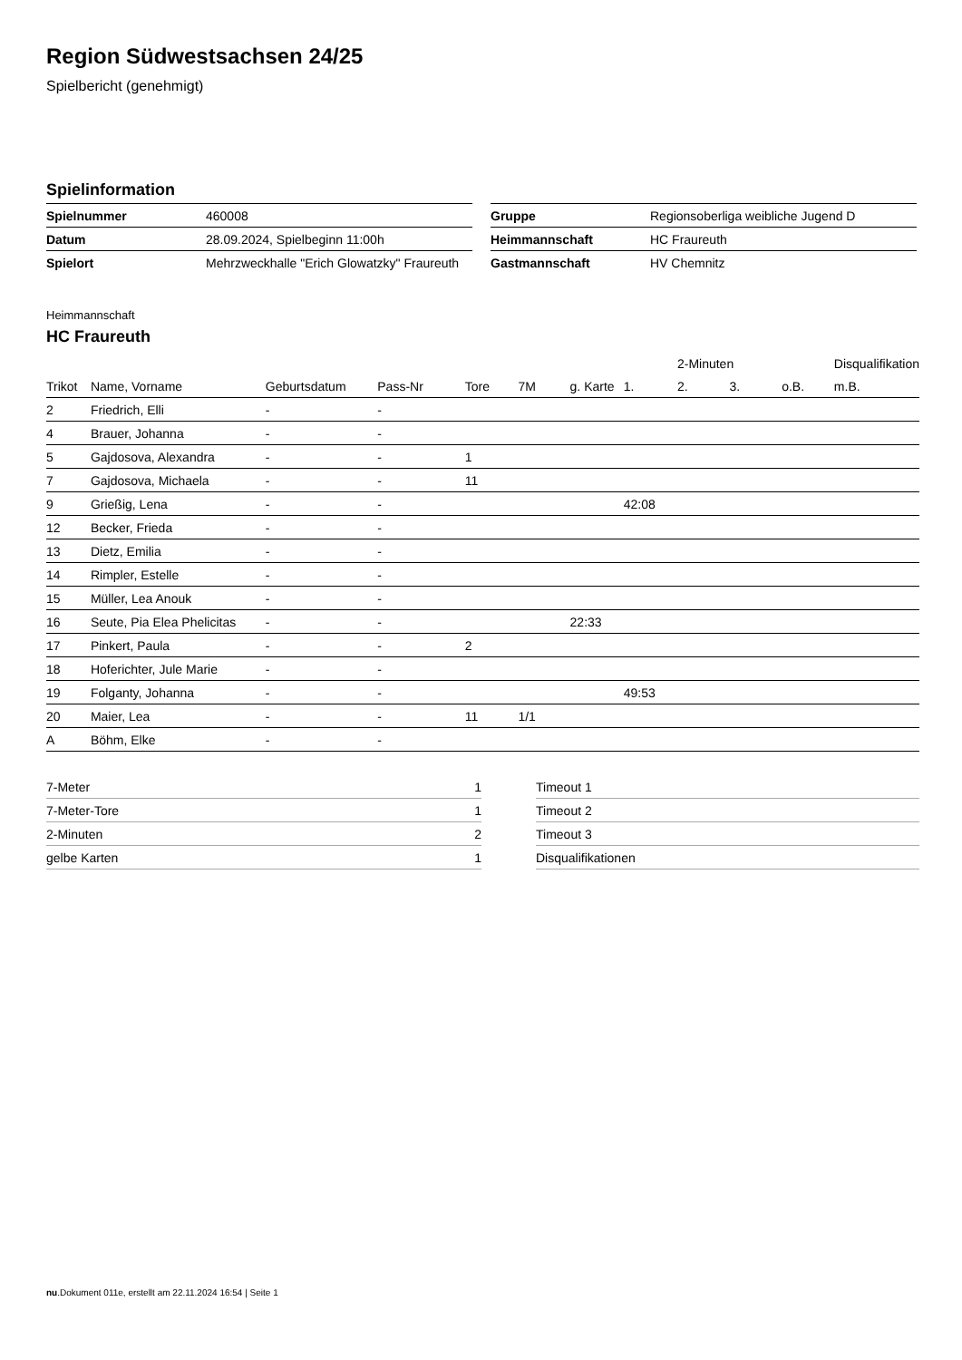Region Südwestsachsen 24/25
Spielbericht (genehmigt)
Spielinformation
| Spielnummer | 460008 |
| Datum | 28.09.2024, Spielbeginn 11:00h |
| Spielort | Mehrzweckhalle "Erich Glowatzky" Fraureuth |
| Gruppe | Regionsoberliga weibliche Jugend D |
| Heimmannschaft | HC Fraureuth |
| Gastmannschaft | HV Chemnitz |
Heimmannschaft
HC Fraureuth
| | | | | | | | | 2-Minuten | | | Disqualifikation |
| --- | --- | --- | --- | --- | --- | --- | --- | --- | --- | --- | --- |
| Trikot | Name, Vorname | Geburtsdatum | Pass-Nr | Tore | 7M | g. Karte | 1. | 2. | 3. | o.B. | m.B. |
| 2 | Friedrich, Elli | - | - | | | | | | | | |
| 4 | Brauer, Johanna | - | - | | | | | | | | |
| 5 | Gajdosova, Alexandra | - | - | 1 | | | | | | | |
| 7 | Gajdosova, Michaela | - | - | 11 | | | | | | | |
| 9 | Grießig, Lena | - | - | | | | 42:08 | | | | |
| 12 | Becker, Frieda | - | - | | | | | | | | |
| 13 | Dietz, Emilia | - | - | | | | | | | | |
| 14 | Rimpler, Estelle | - | - | | | | | | | | |
| 15 | Müller, Lea Anouk | - | - | | | | | | | | |
| 16 | Seute, Pia Elea Phelicitas | - | - | | | 22:33 | | | | | |
| 17 | Pinkert, Paula | - | - | 2 | | | | | | | |
| 18 | Hoferichter, Jule Marie | - | - | | | | | | | | |
| 19 | Folganty, Johanna | - | - | | | | 49:53 | | | | |
| 20 | Maier, Lea | - | - | 11 | 1/1 | | | | | | |
| A | Böhm, Elke | - | - | | | | | | | | |
| 7-Meter | 1 |
| 7-Meter-Tore | 1 |
| 2-Minuten | 2 |
| gelbe Karten | 1 |
| Timeout 1 |
| Timeout 2 |
| Timeout 3 |
| Disqualifikationen |
nu.Dokument 011e, erstellt am 22.11.2024 16:54 | Seite 1